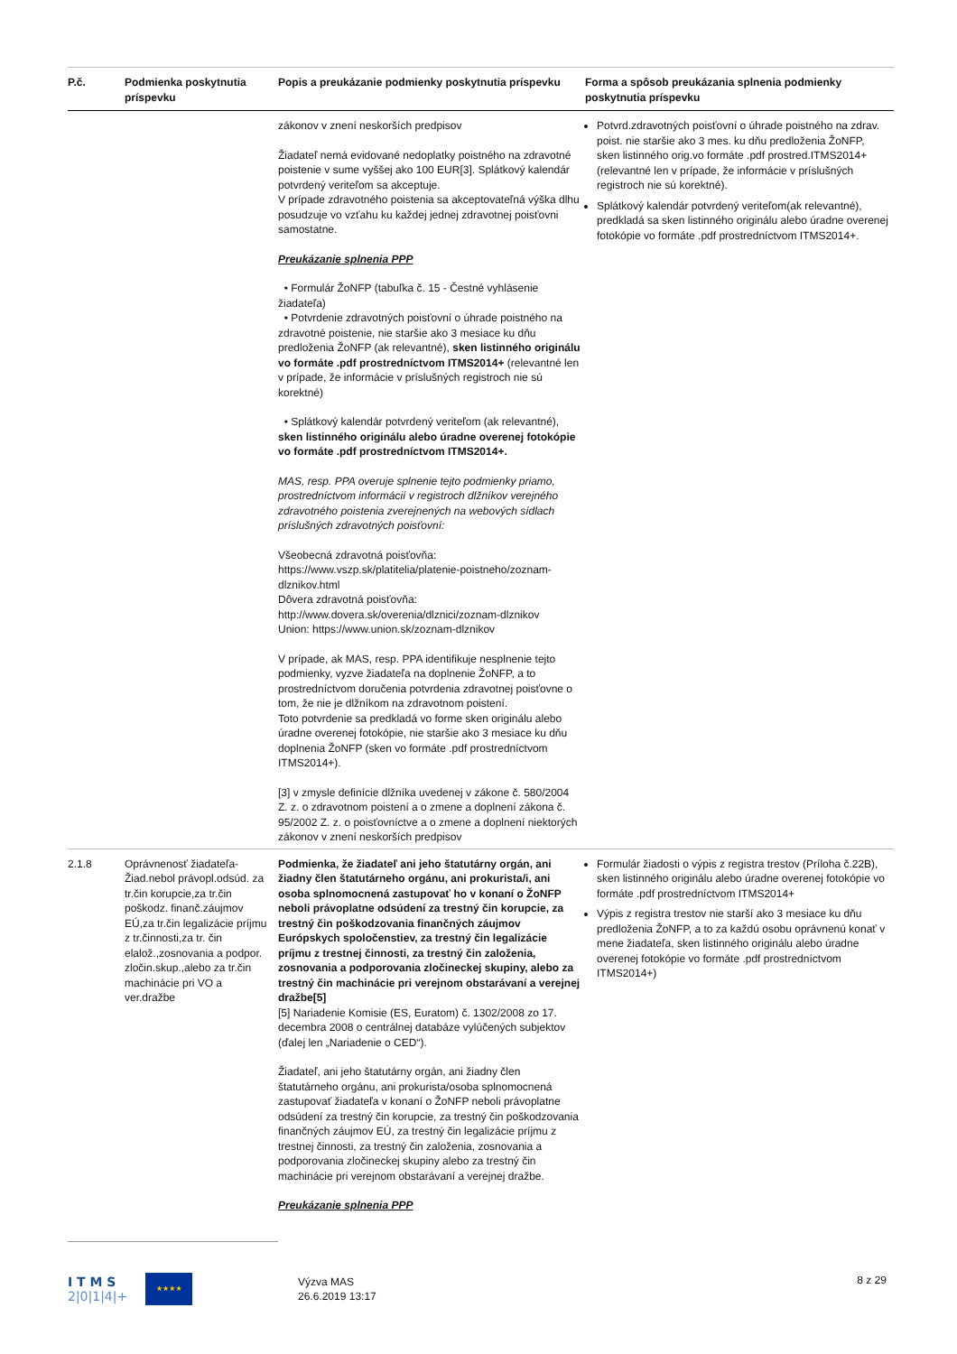| P.č. | Podmienka poskytnutia príspevku | Popis a preukázanie podmienky poskytnutia príspevku | Forma a spôsob preukázania splnenia podmienky poskytnutia príspevku |
| --- | --- | --- | --- |
| | | zákonov v znení neskorších predpisov Žiadateľ nemá evidované nedoplatky poistného na zdravotné poistenie v sume vyššej ako 100 EUR[3]. Splátkový kalendár potvrdený veriteľom sa akceptuje. V prípade zdravotného poistenia sa akceptovateľná výška dlhu posudzuje vo vzťahu ku každej jednej zdravotnej poisťovni samostatne. Preukázanie splnenia PPP • Formulár ŽoNFP (tabuľka č. 15 - Čestné vyhlásenie žiadateľa) • Potvrdenie zdravotných poisťovní o úhrade poistného na zdravotné poistenie, nie staršie ako 3 mesiace ku dňu predloženia ŽoNFP (ak relevantné), sken listinného originálu vo formáte .pdf prostredníctvom ITMS2014+ (relevantné len v prípade, že informácie v príslušných registroch nie sú korektné) • Splátkový kalendár potvrdený veriteľom (ak relevantné), sken listinného originálu alebo úradne overenej fotokópie vo formáte .pdf prostredníctvom ITMS2014+. MAS, resp. PPA overuje splnenie tejto podmienky priamo, prostredníctvom informácií v registroch dlžníkov verejného zdravotného poistenia zverejnených na webových sídlach príslušných zdravotných poisťovní: Všeobecná zdravotná poisťovňa: https://www.vszp.sk/platitelia/platenie-poistneho/zoznam-dlznikov.html Dôvera zdravotná poisťovňa: http://www.dovera.sk/overenia/dlznici/zoznam-dlznikov Union: https://www.union.sk/zoznam-dlznikov V prípade, ak MAS, resp. PPA identifikuje nesplnenie tejto podmienky, vyzve žiadateľa na doplnenie ŽoNFP, a to prostredníctvom doručenia potvrdenia zdravotnej poisťovne o tom, že nie je dlžníkom na zdravotnom poistení. Toto potvrdenie sa predkladá vo forme sken originálu alebo úradne overenej fotokópie, nie staršie ako 3 mesiace ku dňu doplnenia ŽoNFP (sken vo formáte .pdf prostredníctvom ITMS2014+). [3] v zmysle definície dlžníka uvedenej v zákone č. 580/2004 Z. z. o zdravotnom poistení a o zmene a doplnení zákona č. 95/2002 Z. z. o poisťovníctve a o zmene a doplnení niektorých zákonov v znení neskorších predpisov | Potvrd.zdravotných poisťovní o úhrade poistného na zdrav. poist. nie staršie ako 3 mes. ku dňu predloženia ŽoNFP, sken listinného orig.vo formáte .pdf prostred.ITMS2014+ (relevantné len v prípade, že informácie v príslušných registroch nie sú korektné). Splátkový kalendár potvrdený veriteľom(ak relevantné), predkladá sa sken listinného originálu alebo úradne overenej fotokópie vo formáte .pdf prostredníctvom ITMS2014+. |
| 2.1.8 | Oprávnenosť žiadateľa-Žiad.nebol právopl.odsúd. za tr.čin korupcie,za tr.čin poškodz. finanč.záujmov EÚ,za tr.čin legalizácie príjmu z tr.činnosti,za tr. čin elalož.,zosnovania a podpor. zločin.skup.,alebo za tr.čin machinácie pri VO a ver.dražbe | Podmienka, že žiadateľ ani jeho štatutárny orgán, ani žiadny člen štatutárneho orgánu, ani prokurista/i, ani osoba splnomocnená zastupovať ho v konaní o ŽoNFP neboli právoplatne odsúdení za trestný čin korupcie, za trestný čin poškodzovania finančných záujmov Európskych spoločenstiev, za trestný čin legalizácie príjmu z trestnej činnosti, za trestný čin založenia, zosnovania a podporovania zločineckej skupiny, alebo za trestný čin machinácie pri verejnom obstarávaní a verejnej dražbe[5] [5] Nariadenie Komisie (ES, Euratom) č. 1302/2008 zo 17. decembra 2008 o centrálnej databáze vylúčených subjektov (ďalej len „Nariadenie o CED“). Žiadateľ, ani jeho štatutárny orgán, ani žiadny člen štatutárneho orgánu, ani prokurista/osoba splnomocnená zastupovať žiadateľa v konaní o ŽoNFP neboli právoplatne odsúdení za trestný čin korupcie, za trestný čin poškodzovania finančných záujmov EÚ, za trestný čin legalizácie príjmu z trestnej činnosti, za trestný čin založenia, zosnovania a podporovania zločineckej skupiny alebo za trestný čin machinácie pri verejnom obstarávaní a verejnej dražbe. Preukázanie splnenia PPP | Formulár žiadosti o výpis z registra trestov (Príloha č.22B), sken listinného originálu alebo úradne overenej fotokópie vo formáte .pdf prostredníctvom ITMS2014+ Výpis z registra trestov nie starší ako 3 mesiace ku dňu predloženia ŽoNFP, a to za každú osobu oprávnenú konať v mene žiadateľa, sken listinného originálu alebo úradne overenej fotokópie vo formáte .pdf prostredníctvom ITMS2014+) |
I T M S
2|0|1|4|+
★★★★
Výzva MAS
26.6.2019 13:17
8 z 29